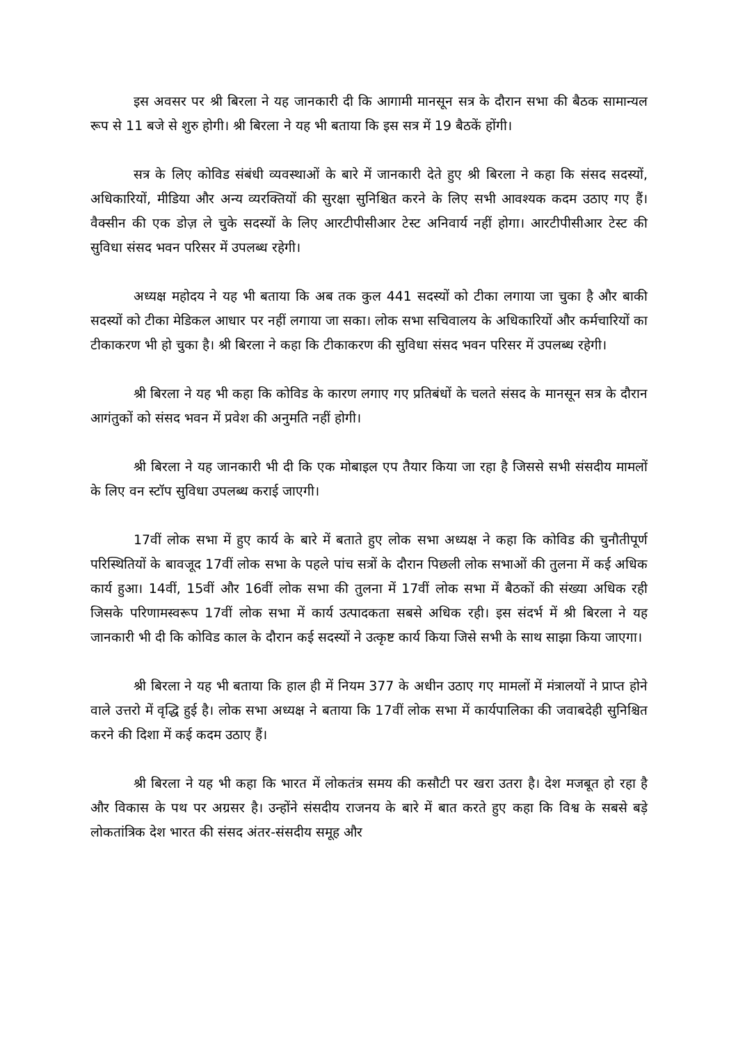इस अवसर पर श्री बिरला ने यह जानकारी दी कि आगामी मानसून सत्र के दौरान सभा की बैठक सामान्यल रूप से 11 बजे से शुरु होगी। श्री बिरला ने यह भी बताया कि इस सत्र में 19 बैठकें होंगी।
सत्र के लिए कोविड संबंधी व्यवस्थाओं के बारे में जानकारी देते हुए श्री बिरला ने कहा कि संसद सदस्यों, अधिकारियों, मीडिया और अन्य व्यरक्तियों की सुरक्षा सुनिश्चित करने के लिए सभी आवश्यक कदम उठाए गए हैं। वैक्सीन की एक डोज़ ले चुके सदस्यों के लिए आरटीपीसीआर टेस्ट अनिवार्य नहीं होगा। आरटीपीसीआर टेस्ट की सुविधा संसद भवन परिसर में उपलब्ध रहेगी।
अध्यक्ष महोदय ने यह भी बताया कि अब तक कुल 441 सदस्यों को टीका लगाया जा चुका है और बाकी सदस्यों को टीका मेडिकल आधार पर नहीं लगाया जा सका। लोक सभा सचिवालय के अधिकारियों और कर्मचारियों का टीकाकरण भी हो चुका है। श्री बिरला ने कहा कि टीकाकरण की सुविधा संसद भवन परिसर में उपलब्ध रहेगी।
श्री बिरला ने यह भी कहा कि कोविड के कारण लगाए गए प्रतिबंधों के चलते संसद के मानसून सत्र के दौरान आगंतुकों को संसद भवन में प्रवेश की अनुमति नहीं होगी।
श्री बिरला ने यह जानकारी भी दी कि एक मोबाइल एप तैयार किया जा रहा है जिससे सभी संसदीय मामलों के लिए वन स्टॉप सुविधा उपलब्ध कराई जाएगी।
17वीं लोक सभा में हुए कार्य के बारे में बताते हुए लोक सभा अध्यक्ष ने कहा कि कोविड की चुनौतीपूर्ण परिस्थितियों के बावजूद 17वीं लोक सभा के पहले पांच सत्रों के दौरान पिछली लोक सभाओं की तुलना में कई अधिक कार्य हुआ। 14वीं, 15वीं और 16वीं लोक सभा की तुलना में 17वीं लोक सभा में बैठकों की संख्या अधिक रही जिसके परिणामस्वरूप 17वीं लोक सभा में कार्य उत्पादकता सबसे अधिक रही। इस संदर्भ में श्री बिरला ने यह जानकारी भी दी कि कोविड काल के दौरान कई सदस्यों ने उत्कृष्ट कार्य किया जिसे सभी के साथ साझा किया जाएगा।
श्री बिरला ने यह भी बताया कि हाल ही में नियम 377 के अधीन उठाए गए मामलों में मंत्रालयों ने प्राप्त होने वाले उत्तरो में वृद्धि हुई है। लोक सभा अध्यक्ष ने बताया कि 17वीं लोक सभा में कार्यपालिका की जवाबदेही सुनिश्चित करने की दिशा में कई कदम उठाए हैं।
श्री बिरला ने यह भी कहा कि भारत में लोकतंत्र समय की कसौटी पर खरा उतरा है। देश मजबूत हो रहा है और विकास के पथ पर अग्रसर है। उन्होंने संसदीय राजनय के बारे में बात करते हुए कहा कि विश्व के सबसे बड़े लोकतांत्रिक देश भारत की संसद अंतर-संसदीय समूह और